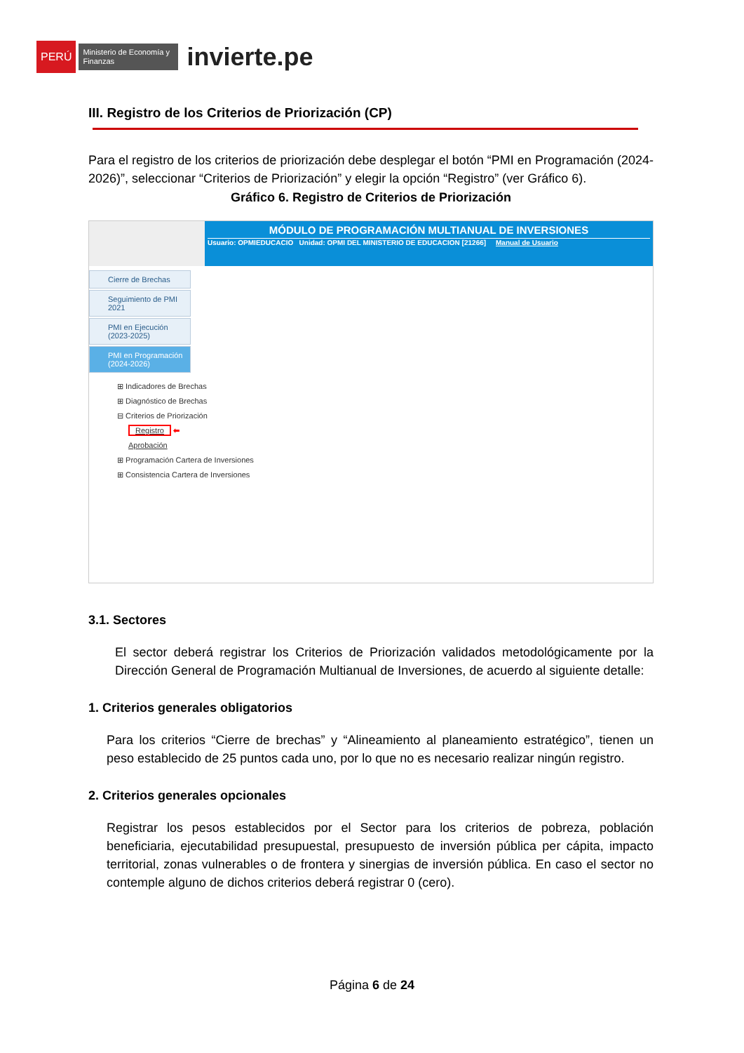PERÚ Ministerio de Economía y Finanzas invierte.pe
III. Registro de los Criterios de Priorización (CP)
Para el registro de los criterios de priorización debe desplegar el botón “PMI en Programación (2024-2026)”, seleccionar “Criterios de Priorización” y elegir la opción “Registro” (ver Gráfico 6).
Gráfico 6. Registro de Criterios de Priorización
MÓDULO DE PROGRAMACIÓN MULTIANUAL DE INVERSIONES
Usuario: OPMIEDUCACIO Unidad: OPMI DEL MINISTERIO DE EDUCACION [21266] Manual de Usuario
Cierre de Brechas
Seguimiento de PMI 2021
PMI en Ejecución (2023-2025)
PMI en Programación (2024-2026)
⊞ Indicadores de Brechas
⊞ Diagnóstico de Brechas
⊟ Criterios de Priorización
Registro ⬅
Aprobación
⊞ Programación Cartera de Inversiones
⊞ Consistencia Cartera de Inversiones
3.1. Sectores
El sector deberá registrar los Criterios de Priorización validados metodológicamente por la Dirección General de Programación Multianual de Inversiones, de acuerdo al siguiente detalle:
1. Criterios generales obligatorios
Para los criterios “Cierre de brechas” y “Alineamiento al planeamiento estratégico”, tienen un peso establecido de 25 puntos cada uno, por lo que no es necesario realizar ningún registro.
2. Criterios generales opcionales
Registrar los pesos establecidos por el Sector para los criterios de pobreza, población beneficiaria, ejecutabilidad presupuestal, presupuesto de inversión pública per cápita, impacto territorial, zonas vulnerables o de frontera y sinergias de inversión pública. En caso el sector no contemple alguno de dichos criterios deberá registrar 0 (cero).
Página 6 de 24